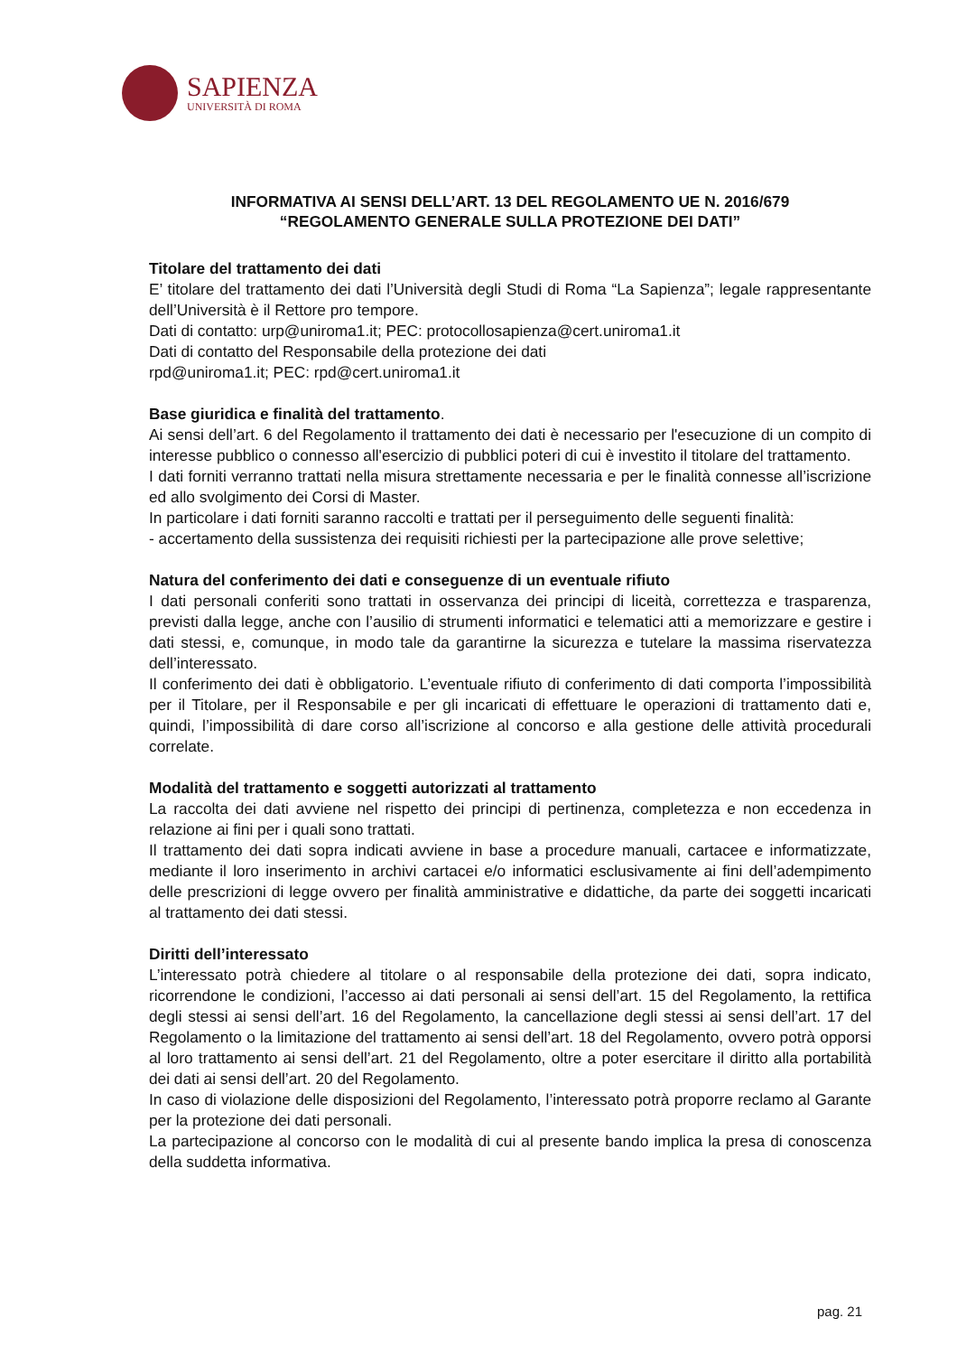SAPIENZA
UNIVERSITÀ DI ROMA
INFORMATIVA AI SENSI DELL’ART. 13 DEL REGOLAMENTO UE N. 2016/679
“REGOLAMENTO GENERALE SULLA PROTEZIONE DEI DATI”
Titolare del trattamento dei dati
E’ titolare del trattamento dei dati l’Università degli Studi di Roma “La Sapienza”; legale rappresentante dell’Università è il Rettore pro tempore.
Dati di contatto: urp@uniroma1.it; PEC: protocollosapienza@cert.uniroma1.it
Dati di contatto del Responsabile della protezione dei dati
rpd@uniroma1.it; PEC: rpd@cert.uniroma1.it
Base giuridica e finalità del trattamento.
Ai sensi dell’art. 6 del Regolamento il trattamento dei dati è necessario per l'esecuzione di un compito di interesse pubblico o connesso all'esercizio di pubblici poteri di cui è investito il titolare del trattamento.
I dati forniti verranno trattati nella misura strettamente necessaria e per le finalità connesse all’iscrizione ed allo svolgimento dei Corsi di Master.
In particolare i dati forniti saranno raccolti e trattati per il perseguimento delle seguenti finalità:
- accertamento della sussistenza dei requisiti richiesti per la partecipazione alle prove selettive;
Natura del conferimento dei dati e conseguenze di un eventuale rifiuto
I dati personali conferiti sono trattati in osservanza dei principi di liceità, correttezza e trasparenza, previsti dalla legge, anche con l’ausilio di strumenti informatici e telematici atti a memorizzare e gestire i dati stessi, e, comunque, in modo tale da garantirne la sicurezza e tutelare la massima riservatezza dell’interessato.
Il conferimento dei dati è obbligatorio. L’eventuale rifiuto di conferimento di dati comporta l’impossibilità per il Titolare, per il Responsabile e per gli incaricati di effettuare le operazioni di trattamento dati e, quindi, l’impossibilità di dare corso all’iscrizione al concorso e alla gestione delle attività procedurali correlate.
Modalità del trattamento e soggetti autorizzati al trattamento
La raccolta dei dati avviene nel rispetto dei principi di pertinenza, completezza e non eccedenza in relazione ai fini per i quali sono trattati.
Il trattamento dei dati sopra indicati avviene in base a procedure manuali, cartacee e informatizzate, mediante il loro inserimento in archivi cartacei e/o informatici esclusivamente ai fini dell’adempimento delle prescrizioni di legge ovvero per finalità amministrative e didattiche, da parte dei soggetti incaricati al trattamento dei dati stessi.
Diritti dell’interessato
L’interessato potrà chiedere al titolare o al responsabile della protezione dei dati, sopra indicato, ricorrendone le condizioni, l’accesso ai dati personali ai sensi dell’art. 15 del Regolamento, la rettifica degli stessi ai sensi dell’art. 16 del Regolamento, la cancellazione degli stessi ai sensi dell’art. 17 del Regolamento o la limitazione del trattamento ai sensi dell’art. 18 del Regolamento, ovvero potrà opporsi al loro trattamento ai sensi dell’art. 21 del Regolamento, oltre a poter esercitare il diritto alla portabilità dei dati ai sensi dell’art. 20 del Regolamento.
In caso di violazione delle disposizioni del Regolamento, l’interessato potrà proporre reclamo al Garante per la protezione dei dati personali.
La partecipazione al concorso con le modalità di cui al presente bando implica la presa di conoscenza della suddetta informativa.
pag. 21